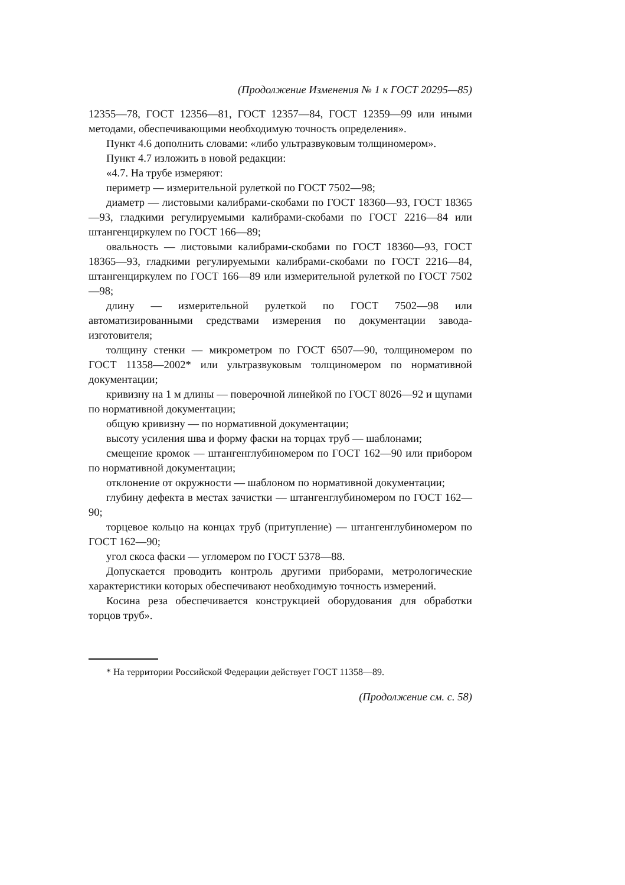(Продолжение Изменения № 1 к ГОСТ 20295—85)
12355—78, ГОСТ 12356—81, ГОСТ 12357—84, ГОСТ 12359—99 или иными методами, обеспечивающими необходимую точность определения».
Пункт 4.6 дополнить словами: «либо ультразвуковым толщиномером».
Пункт 4.7 изложить в новой редакции:
«4.7. На трубе измеряют:
периметр — измерительной рулеткой по ГОСТ 7502—98;
диаметр — листовыми калибрами-скобами по ГОСТ 18360—93, ГОСТ 18365—93, гладкими регулируемыми калибрами-скобами по ГОСТ 2216—84 или штангенциркулем по ГОСТ 166—89;
овальность — листовыми калибрами-скобами по ГОСТ 18360—93, ГОСТ 18365—93, гладкими регулируемыми калибрами-скобами по ГОСТ 2216—84, штангенциркулем по ГОСТ 166—89 или измерительной рулеткой по ГОСТ 7502—98;
длину — измерительной рулеткой по ГОСТ 7502—98 или автоматизированными средствами измерения по документации завода-изготовителя;
толщину стенки — микрометром по ГОСТ 6507—90, толщиномером по ГОСТ 11358—2002* или ультразвуковым толщиномером по нормативной документации;
кривизну на 1 м длины — поверочной линейкой по ГОСТ 8026—92 и щупами по нормативной документации;
общую кривизну — по нормативной документации;
высоту усиления шва и форму фаски на торцах труб — шаблонами;
смещение кромок — штангенглубиномером по ГОСТ 162—90 или прибором по нормативной документации;
отклонение от окружности — шаблоном по нормативной документации;
глубину дефекта в местах зачистки — штангенглубиномером по ГОСТ 162—90;
торцевое кольцо на концах труб (притупление) — штангенглубиномером по ГОСТ 162—90;
угол скоса фаски — угломером по ГОСТ 5378—88.
Допускается проводить контроль другими приборами, метрологические характеристики которых обеспечивают необходимую точность измерений.
Косина реза обеспечивается конструкцией оборудования для обработки торцов труб».
* На территории Российской Федерации действует ГОСТ 11358—89.
(Продолжение см. с. 58)